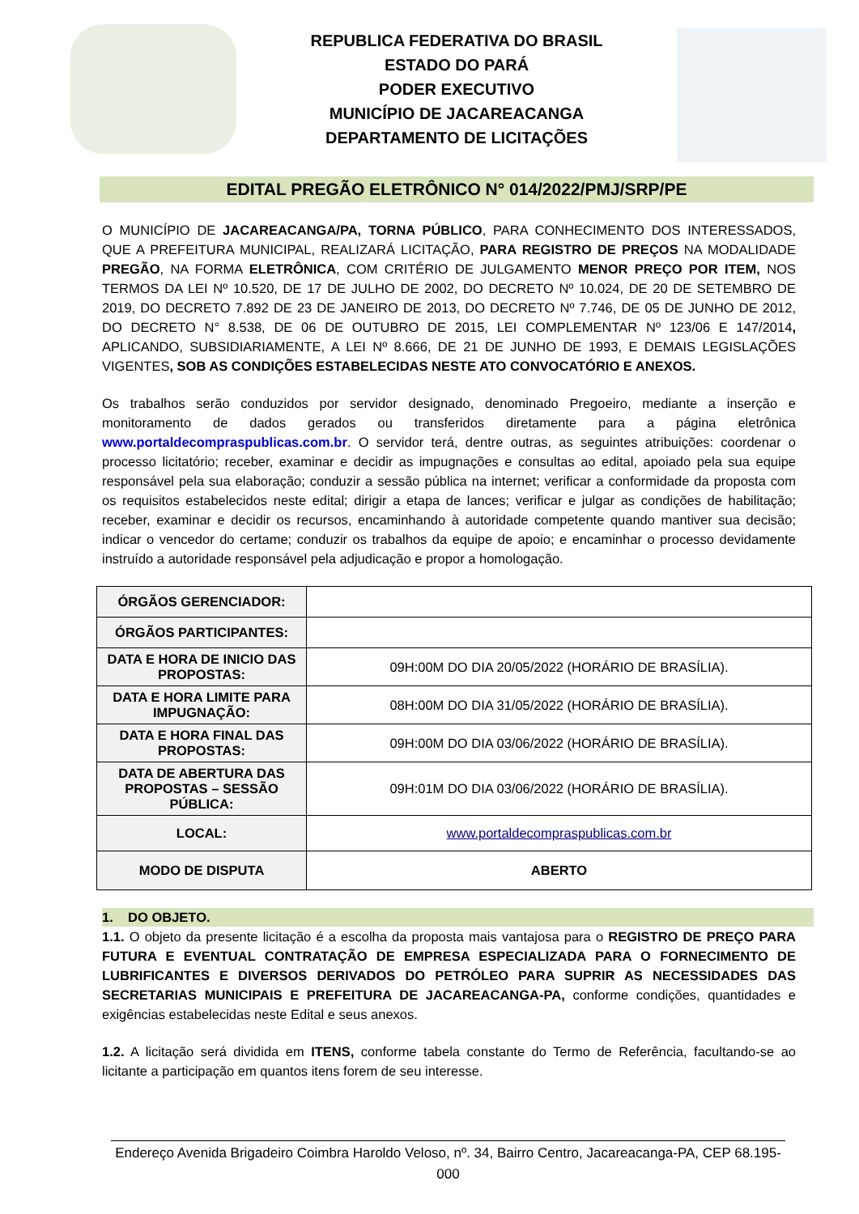REPUBLICA FEDERATIVA DO BRASIL
ESTADO DO PARÁ
PODER EXECUTIVO
MUNICÍPIO DE JACAREACANGA
DEPARTAMENTO DE LICITAÇÕES
EDITAL PREGÃO ELETRÔNICO N° 014/2022/PMJ/SRP/PE
O MUNICÍPIO DE JACAREACANGA/PA, TORNA PÚBLICO, PARA CONHECIMENTO DOS INTERESSADOS, QUE A PREFEITURA MUNICIPAL, REALIZARÁ LICITAÇÃO, PARA REGISTRO DE PREÇOS NA MODALIDADE PREGÃO, NA FORMA ELETRÔNICA, COM CRITÉRIO DE JULGAMENTO MENOR PREÇO POR ITEM, NOS TERMOS DA LEI Nº 10.520, DE 17 DE JULHO DE 2002, DO DECRETO Nº 10.024, DE 20 DE SETEMBRO DE 2019, DO DECRETO 7.892 DE 23 DE JANEIRO DE 2013, DO DECRETO Nº 7.746, DE 05 DE JUNHO DE 2012, DO DECRETO N° 8.538, DE 06 DE OUTUBRO DE 2015, LEI COMPLEMENTAR Nº 123/06 E 147/2014, APLICANDO, SUBSIDIARIAMENTE, A LEI Nº 8.666, DE 21 DE JUNHO DE 1993, E DEMAIS LEGISLAÇÕES VIGENTES, SOB AS CONDIÇÕES ESTABELECIDAS NESTE ATO CONVOCATÓRIO E ANEXOS.
Os trabalhos serão conduzidos por servidor designado, denominado Pregoeiro, mediante a inserção e monitoramento de dados gerados ou transferidos diretamente para a página eletrônica www.portaldecompraspublicas.com.br. O servidor terá, dentre outras, as seguintes atribuições: coordenar o processo licitatório; receber, examinar e decidir as impugnações e consultas ao edital, apoiado pela sua equipe responsável pela sua elaboração; conduzir a sessão pública na internet; verificar a conformidade da proposta com os requisitos estabelecidos neste edital; dirigir a etapa de lances; verificar e julgar as condições de habilitação; receber, examinar e decidir os recursos, encaminhando à autoridade competente quando mantiver sua decisão; indicar o vencedor do certame; conduzir os trabalhos da equipe de apoio; e encaminhar o processo devidamente instruído a autoridade responsável pela adjudicação e propor a homologação.
| ÓRGÃOS GERENCIADOR: | |
| ÓRGÃOS PARTICIPANTES: | |
| DATA E HORA DE INICIO DAS PROPOSTAS: | 09H:00M DO DIA 20/05/2022 (HORÁRIO DE BRASÍLIA). |
| DATA E HORA LIMITE PARA IMPUGNAÇÃO: | 08H:00M DO DIA 31/05/2022 (HORÁRIO DE BRASÍLIA). |
| DATA E HORA FINAL DAS PROPOSTAS: | 09H:00M DO DIA 03/06/2022 (HORÁRIO DE BRASÍLIA). |
| DATA DE ABERTURA DAS PROPOSTAS – SESSÃO PÚBLICA: | 09H:01M DO DIA 03/06/2022 (HORÁRIO DE BRASÍLIA). |
| LOCAL: | www.portaldecompraspublicas.com.br |
| MODO DE DISPUTA | ABERTO |
1. DO OBJETO.
1.1. O objeto da presente licitação é a escolha da proposta mais vantajosa para o REGISTRO DE PREÇO PARA FUTURA E EVENTUAL CONTRATAÇÃO DE EMPRESA ESPECIALIZADA PARA O FORNECIMENTO DE LUBRIFICANTES E DIVERSOS DERIVADOS DO PETRÓLEO PARA SUPRIR AS NECESSIDADES DAS SECRETARIAS MUNICIPAIS E PREFEITURA DE JACAREACANGA-PA, conforme condições, quantidades e exigências estabelecidas neste Edital e seus anexos.
1.2. A licitação será dividida em ITENS, conforme tabela constante do Termo de Referência, facultando-se ao licitante a participação em quantos itens forem de seu interesse.
Endereço Avenida Brigadeiro Coimbra Haroldo Veloso, nº. 34, Bairro Centro, Jacareacanga-PA, CEP 68.195-000